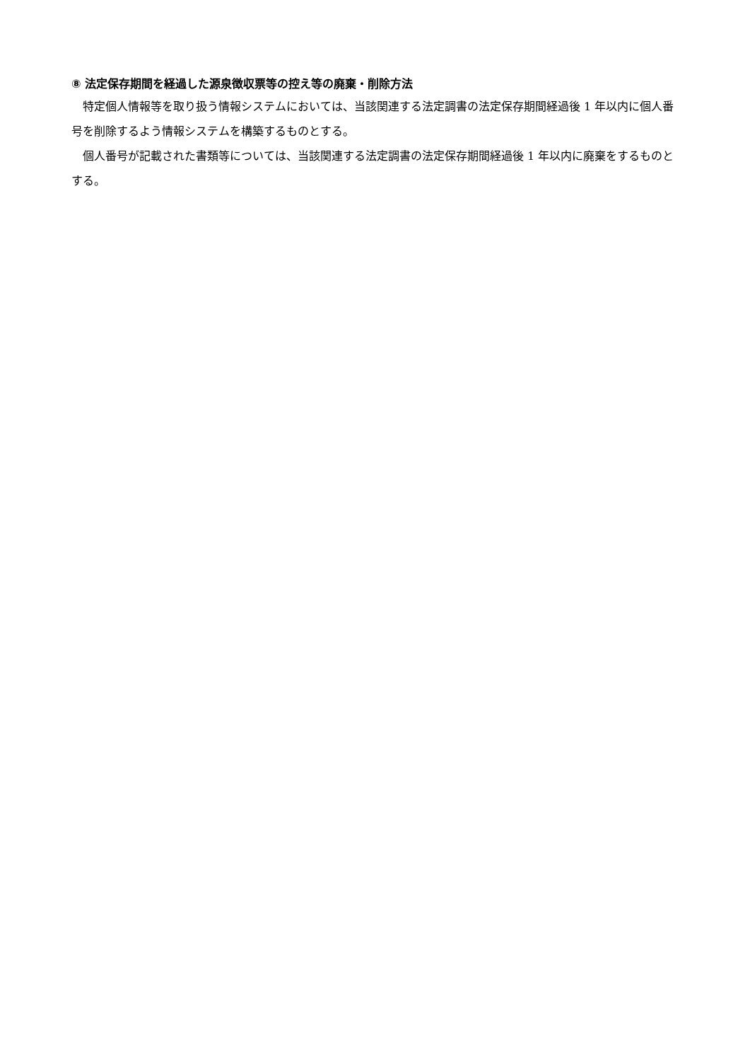⑧ 法定保存期間を経過した源泉徴収票等の控え等の廃棄・削除方法
特定個人情報等を取り扱う情報システムにおいては、当該関連する法定調書の法定保存期間経過後 1 年以内に個人番号を削除するよう情報システムを構築するものとする。
個人番号が記載された書類等については、当該関連する法定調書の法定保存期間経過後 1 年以内に廃棄をするものとする。